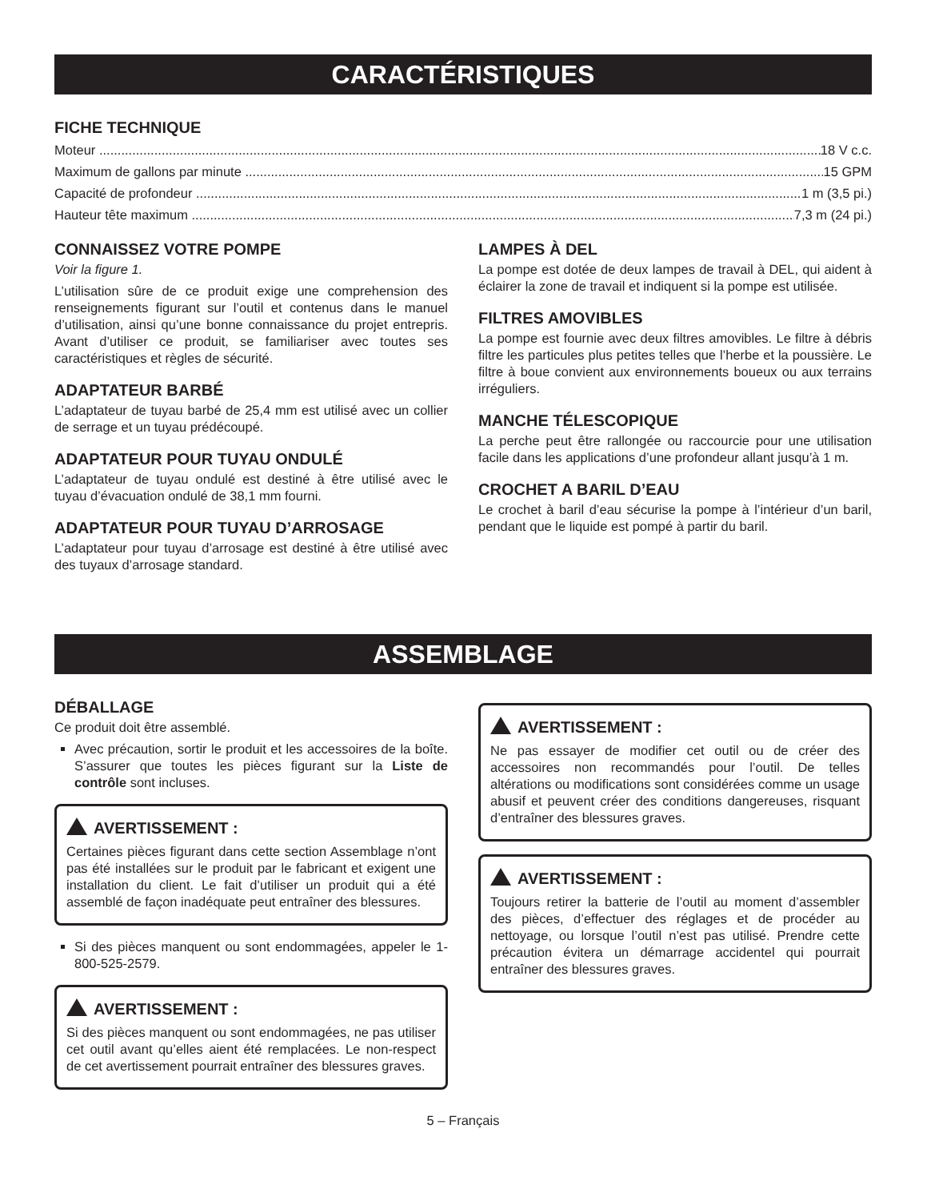CARACTÉRISTIQUES
FICHE TECHNIQUE
Moteur 18 V c.c.
Maximum de gallons par minute 15 GPM
Capacité de profondeur 1 m (3,5 pi.)
Hauteur tête maximum 7,3 m (24 pi.)
CONNAISSEZ VOTRE POMPE
Voir la figure 1.
L’utilisation sûre de ce produit exige une comprehension des renseignements figurant sur l’outil et contenus dans le manuel d’utilisation, ainsi qu’une bonne connaissance du projet entrepris. Avant d’utiliser ce produit, se familiariser avec toutes ses caractéristiques et règles de sécurité.
ADAPTATEUR BARBÉ
L’adaptateur de tuyau barbé de 25,4 mm est utilisé avec un collier de serrage et un tuyau prédécoupé.
ADAPTATEUR POUR TUYAU ONDULÉ
L’adaptateur de tuyau ondulé est destiné à être utilisé avec le tuyau d’évacuation ondulé de 38,1 mm fourni.
ADAPTATEUR POUR TUYAU D’ARROSAGE
L’adaptateur pour tuyau d’arrosage est destiné à être utilisé avec des tuyaux d’arrosage standard.
LAMPES À DEL
La pompe est dotée de deux lampes de travail à DEL, qui aident à éclairer la zone de travail et indiquent si la pompe est utilisée.
FILTRES AMOVIBLES
La pompe est fournie avec deux filtres amovibles. Le filtre à débris filtre les particules plus petites telles que l’herbe et la poussière. Le filtre à boue convient aux environnements boueux ou aux terrains irréguliers.
MANCHE TÉLESCOPIQUE
La perche peut être rallongée ou raccourcie pour une utilisation facile dans les applications d’une profondeur allant jusqu’à 1 m.
CROCHET A BARIL D’EAU
Le crochet à baril d’eau sécurise la pompe à l’intérieur d’un baril, pendant que le liquide est pompé à partir du baril.
ASSEMBLAGE
DÉBALLAGE
Ce produit doit être assemblé.
Avec précaution, sortir le produit et les accessoires de la boîte. S’assurer que toutes les pièces figurant sur la Liste de contrôle sont incluses.
AVERTISSEMENT :
Certaines pièces figurant dans cette section Assemblage n’ont pas été installées sur le produit par le fabricant et exigent une installation du client. Le fait d’utiliser un produit qui a été assemblé de façon inadéquate peut entraîner des blessures.
Si des pièces manquent ou sont endommagées, appeler le 1-800-525-2579.
AVERTISSEMENT :
Si des pièces manquent ou sont endommagées, ne pas utiliser cet outil avant qu’elles aient été remplacées. Le non-respect de cet avertissement pourrait entraîner des blessures graves.
AVERTISSEMENT :
Ne pas essayer de modifier cet outil ou de créer des accessoires non recommandés pour l’outil. De telles altérations ou modifications sont considérées comme un usage abusif et peuvent créer des conditions dangereuses, risquant d’entraîner des blessures graves.
AVERTISSEMENT :
Toujours retirer la batterie de l’outil au moment d’assembler des pièces, d’effectuer des réglages et de procéder au nettoyage, ou lorsque l’outil n’est pas utilisé. Prendre cette précaution évitera un démarrage accidentel qui pourrait entraîner des blessures graves.
5 – Français